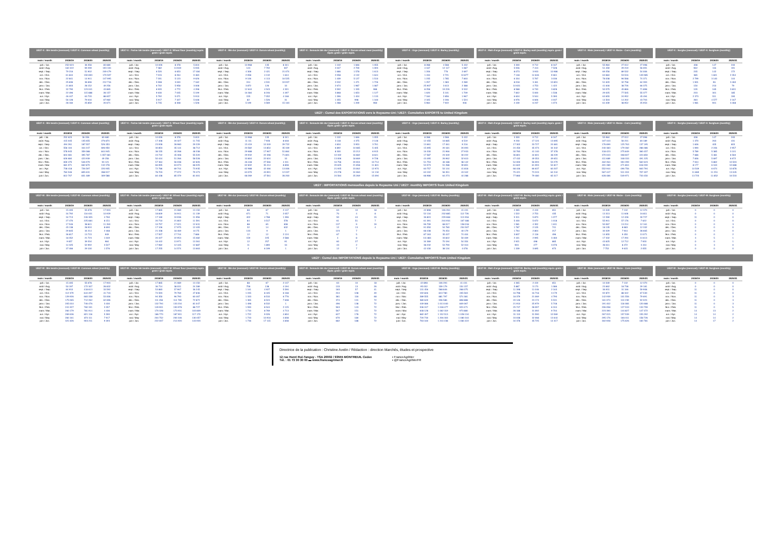UE27-X : Blé tendre (mensuel) / UE27-X: Common wheat (monthly)
| mois / month | 2018/19 | 2019/20 | 2020/21 |
| --- | --- | --- | --- |
| juill. / Jul. | 252 623 | 36 356 | 83 680 |
| août / Aug. | 162 422 | 99 299 | 193 194 |
| sept. / Sep. | 79 216 | 51 902 | 249 479 |
| oct. / Oct. | 61 844 | 150 690 | 170 597 |
| nov. / Nov. | 22 841 | 14 941 | 147 995 |
| déc. / Dec. | 25 836 | 36 696 | 212 716 |
| janv. / Jan. | 21 803 | 28 152 | 49 256 |
| févr. / Feb. | 32 790 | 123 041 | 43 865 |
| mars / Mar. | 22 496 | 115 888 | 28 157 |
| avr. / Apr. | 46 447 | 63 720 | 88 657 |
| mai / May | 56 128 | 79 034 | 67 982 |
| juin / Jun. | 28 160 | 25 859 | 20 671 |
UE27-X : Farine blé tendre (mensuel) / UE27-X: Wheat flour (monthly) équiv. grain / grain equiv.
| mois / month | 2018/19 | 2019/20 | 2020/21 |
| --- | --- | --- | --- |
| juill. / Jul. | 10 026 | 8 378 | 5 810 |
| août / Aug. | 7 382 | 13 949 | 5 935 |
| sept. / Sep. | 6 520 | 6 653 | 17 484 |
| oct. / Oct. | 7 015 | 8 264 | 9 483 |
| nov. / Nov. | 7 201 | 5 123 | 9 626 |
| déc. / Dec. | 5 598 | 3 040 | 7 182 |
| janv. / Jan. | 6 702 | 5 958 | 3 008 |
| févr. / Feb. | 6 920 | 4 772 | 4 298 |
| mars / Mar. | 9 630 | 7 035 | 5 199 |
| avr. / Apr. | 5 792 | 5 071 | 5 910 |
| mai / May | 5 917 | 7 327 | 5 638 |
| juin / Jun. | 5 735 | 8 308 | 1 528 |
UE27-X : Blé dur (mensuel) / UE27-X: Durum wheat (monthly)
| mois / month | 2018/19 | 2019/20 | 2020/21 |
| --- | --- | --- | --- |
| juill. / Jul. | 10 968 | 135 | 8 341 |
| août / Aug. | 143 | 7 792 | 307 |
| sept. / Sep. | 4 308 | 2 421 | 21 074 |
| oct. / Oct. | 2 058 | 4 132 | 1 644 |
| nov. / Nov. | 9 106 | 4 113 | 16 525 |
| déc. / Dec. | 244 | 4 531 | 19 937 |
| janv. / Jan. | 3 872 | 126 | 10 |
| févr. / Feb. | 12 644 | 4 543 | 4 301 |
| mars / Mar. | 16 384 | 8 246 | 4 497 |
| avr. / Apr. | 155 | 7 052 | 4 168 |
| mai / May | 82 | 1 526 | 31 |
| juin / Jun. | 5 199 | 3 569 | 15 163 |
UE27-X : Semoule blé dur (mensuel) / UE27-X: Durum wheat meal (monthly) équiv. grain / grain equiv.
| mois / month | 2018/19 | 2019/20 | 2020/21 |
| --- | --- | --- | --- |
| juill. / Jul. | 1 102 | 1 666 | 1 055 |
| août / Aug. | 2 047 | 2 709 | 1 093 |
| sept. / Sep. | 1 686 | 1 578 | 1 613 |
| oct. / Oct. | 2 058 | 4 132 | 1 644 |
| nov. / Nov. | 1 409 | 5 127 | 1 510 |
| déc. / Dec. | 2 032 | 1 471 | 1 726 |
| janv. / Jan. | 2 674 | 1 987 | 1 087 |
| févr. / Feb. | 3 592 | 1 335 | 986 |
| mars / Mar. | 3 868 | 1 653 | 1 127 |
| avr. / Apr. | 1 396 | 1 404 | 1 133 |
| mai / May | 1 355 | 998 | 1 160 |
| juin / Jun. | 1 288 | 1 209 | 960 |
UE27-X : Orge (mensuel) / UE27-X: Barley (monthly)
| mois / month | 2018/19 | 2019/20 | 2020/21 |
| --- | --- | --- | --- |
| juill. / Jul. | 8 288 | 4 568 | 5 432 |
| août / Aug. | 4 167 | 12 117 | 1 087 |
| sept. / Sep. | 1 206 | 776 | 2 697 |
| oct. / Oct. | 1 434 | 2 721 | 10 877 |
| nov. / Nov. | 1 235 | 1 785 | 7 840 |
| déc. / Dec. | 1 257 | 1 383 | 2 289 |
| janv. / Jan. | 25 907 | 3 613 | 2 388 |
| févr. / Feb. | 8 258 | 19 226 | 5 532 |
| mars / Mar. | 1 620 | 5 101 | 1 709 |
| avr. / Apr. | 7 184 | 2 856 | 1 967 |
| mai / May | 2 345 | 2 206 | 1 524 |
| juin / Jun. | 5 984 | 7 922 | 946 |
UE27-X : Malt d'orge (mensuel) / UE27-X: Barley malt (monthly) équiv. grain / grain equiv.
| mois / month | 2018/19 | 2019/20 | 2020/21 |
| --- | --- | --- | --- |
| juill. / Jul. | 3 300 | 9 712 | 8 167 |
| août / Aug. | 5 936 | 7 413 | 7 528 |
| sept. / Sep. | 8 073 | 3 933 | 10 986 |
| oct. / Oct. | 7 148 | 14 646 | 9 661 |
| nov. / Nov. | 6 334 | 5 767 | 3 036 |
| déc. / Dec. | 8 018 | 3 461 | 10 851 |
| janv. / Jan. | 10 631 | 4 753 | 1 422 |
| févr. / Feb. | 8 588 | 6 740 | 3 828 |
| mars / Mar. | 7 842 | 5 000 | 1 538 |
| avr. / Apr. | 6 604 | 5 544 | 5 390 |
| mai / May | 6 976 | 6 606 | 4 037 |
| juin / Jun. | 2 439 | 6 237 | 1 073 |
UE27-X : Maïs (mensuel) / UE27-X: Maize - Corn (monthly)
| mois / month | 2018/19 | 2019/20 | 2020/21 |
| --- | --- | --- | --- |
| juill. / Jul. | 55 984 | 27 012 | 27 098 |
| août / Aug. | 51 459 | 29 219 | 56 091 |
| sept. / Sep. | 69 256 | 89 532 | 54 006 |
| oct. / Oct. | 63 684 | 53 516 | 149 985 |
| nov. / Nov. | 78 038 | 96 568 | 74 371 |
| déc. / Dec. | 51 620 | 32 758 | 64 393 |
| janv. / Jan. | 41 646 | 38 726 | 66 375 |
| févr. / Feb. | 50 575 | 45 866 | 71 898 |
| mars / Mar. | 29 025 | 77 505 | 55 377 |
| avr. / Apr. | 63 655 | 24 952 | 45 494 |
| mai / May | 14 503 | 14 202 | 43 703 |
| juin / Jun. | 61 039 | 38 952 | 25 953 |
UE27-X : Sorgho (mensuel) / UE27-X: Sorghum (monthly)
| mois / month | 2018/19 | 2019/20 | 2020/21 |
| --- | --- | --- | --- |
| juill. / Jul. | 408 | 147 | 240 |
| août / Aug. | 962 | 116 | 191 |
| sept. / Sep. | 235 | 142 | 172 |
| oct. / Oct. | 385 | 1 841 | 2 354 |
| nov. / Nov. | 2 799 | 3 140 | 144 |
| déc. / Dec. | 1 901 | 96 | 3 460 |
| janv. / Jan. | 150 | 210 | 79 |
| févr. / Feb. | 105 | 165 | 3 831 |
| mars / Mar. | 233 | 301 | 185 |
| avr. / Apr. | 2 373 | 511 | 190 |
| mai / May | 283 | 4 577 | 2 167 |
| juin / Jun. | 1 981 | 901 | 3 468 |
UE27 : Cumul des EXPORTATIONS vers le Royaume-Uni / UE27: Cumulative EXPORTS to United Kingdom
UE27-X : Blé tendre (mensuel) / UE27-X: Common wheat (monthly)
| mois / month | 2018/19 | 2019/20 | 2020/21 |
| --- | --- | --- | --- |
| juill. / Jul. | 252 623 | 36 356 | 83 680 |
| août / Aug. | 415 045 | 135 655 | 276 874 |
| sept. / Sep. | 494 261 | 187 557 | 526 353 |
| oct. / Oct. | 556 104 | 344 247 | 696 950 |
| nov. / Nov. | 578 945 | 359 088 | 844 945 |
| déc. / Dec. | 604 081 | 395 787 | 1 057 661 |
| janv. / Jan. | 626 684 | 423 939 | 49 256 |
| févr. / Feb. | 659 475 | 546 979 | 93 121 |
| mars / Mar. | 681 971 | 662 870 | 132 278 |
| avr. / Apr. | 728 418 | 726 597 | 220 935 |
| mai / May | 784 546 | 805 631 | 288 917 |
| juin / Jun. | 812 707 | 831 489 | 309 588 |
UE27-X : Farine blé tendre (mensuel) / UE27-X: Wheat flour (monthly) équiv. grain / grain equiv.
| mois / month | 2018/19 | 2019/20 | 2020/21 |
| --- | --- | --- | --- |
| juill. / Jul. | 10 026 | 8 378 | 5 810 |
| août / Aug. | 17 408 | 20 327 | 11 745 |
| sept. / Sep. | 23 928 | 28 980 | 29 229 |
| oct. / Oct. | 30 853 | 35 144 | 38 712 |
| nov. / Nov. | 38 155 | 40 268 | 48 338 |
| déc. / Dec. | 43 742 | 45 308 | 55 520 |
| janv. / Jan. | 50 444 | 51 266 | 58 528 |
| févr. / Feb. | 57 364 | 56 038 | 62 826 |
| mars / Mar. | 66 995 | 63 073 | 68 025 |
| avr. / Apr. | 72 786 | 69 744 | 73 935 |
| mai / May | 78 703 | 77 072 | 79 473 |
| juin / Jun. | 84 438 | 85 379 | 81 001 |
UE27-X : Blé dur (mensuel) / UE27-X: Durum wheat (monthly)
| mois / month | 2018/19 | 2019/20 | 2020/21 |
| --- | --- | --- | --- |
| juill. / Jul. | 10 968 | 135 | 8 341 |
| août / Aug. | 11 111 | 7 928 | 8 648 |
| sept. / Sep. | 15 419 | 10 349 | 29 722 |
| oct. / Oct. | 20 582 | 13 854 | 35 339 |
| nov. / Nov. | 29 688 | 17 967 | 51 864 |
| déc. / Dec. | 29 932 | 22 498 | 71 801 |
| janv. / Jan. | 33 804 | 22 624 | 10 |
| févr. / Feb. | 46 448 | 27 566 | 4 311 |
| mars / Mar. | 62 832 | 35 414 | 8 808 |
| avr. / Apr. | 62 988 | 42 466 | 13 006 |
| mai / May | 63 070 | 43 991 | 12 037 |
| juin / Jun. | 68 269 | 47 561 | 28 200 |
UE27-X : Semoule blé dur (mensuel) / UE27-X: Durum wheat meal (monthly) équiv. grain / grain equiv.
| mois / month | 2018/19 | 2019/20 | 2020/21 |
| --- | --- | --- | --- |
| juill. / Jul. | 1 102 | 1 666 | 1 055 |
| août / Aug. | 3 148 | 4 375 | 2 148 |
| sept. / Sep. | 4 834 | 5 953 | 3 761 |
| oct. / Oct. | 6 892 | 10 085 | 5 405 |
| nov. / Nov. | 8 300 | 15 212 | 6 915 |
| déc. / Dec. | 10 332 | 16 682 | 8 641 |
| janv. / Jan. | 13 006 | 18 669 | 9 728 |
| févr. / Feb. | 16 756 | 20 004 | 10 714 |
| mars / Mar. | 20 625 | 21 658 | 11 841 |
| avr. / Apr. | 21 925 | 23 062 | 12 974 |
| mai / May | 23 278 | 24 060 | 14 134 |
| juin / Jun. | 24 564 | 25 269 | 15 094 |
UE27-X : Orge (mensuel) / UE27-X: Barley (monthly)
| mois / month | 2018/19 | 2019/20 | 2020/21 |
| --- | --- | --- | --- |
| juill. / Jul. | 8 288 | 4 568 | 5 432 |
| août / Aug. | 12 455 | 16 685 | 6 519 |
| sept. / Sep. | 13 661 | 17 461 | 9 216 |
| oct. / Oct. | 15 095 | 20 181 | 20 093 |
| nov. / Nov. | 16 330 | 21 966 | 27 933 |
| déc. / Dec. | 17 587 | 23 349 | 30 222 |
| janv. / Jan. | 43 495 | 26 962 | 32 610 |
| févr. / Feb. | 51 753 | 46 188 | 38 142 |
| mars / Mar. | 53 573 | 51 288 | 39 851 |
| avr. / Apr. | 60 757 | 54 144 | 41 818 |
| mai / May | 63 102 | 56 351 | 43 342 |
| juin / Jun. | 68 986 | 64 273 | 44 288 |
UE27-X : Malt d'orge (mensuel) / UE27-X: Barley malt (monthly) équiv. grain / grain equiv.
| mois / month | 2018/19 | 2019/20 | 2020/21 |
| --- | --- | --- | --- |
| juill. / Jul. | 3 300 | 9 712 | 8 167 |
| août / Aug. | 9 230 | 17 124 | 13 695 |
| sept. / Sep. | 17 302 | 20 727 | 24 681 |
| oct. / Oct. | 24 450 | 35 373 | 34 342 |
| nov. / Nov. | 30 783 | 41 140 | 37 378 |
| déc. / Dec. | 36 801 | 44 601 | 48 229 |
| janv. / Jan. | 47 432 | 49 353 | 49 651 |
| févr. / Feb. | 54 000 | 56 093 | 53 279 |
| mars / Mar. | 61 842 | 61 093 | 54 817 |
| avr. / Apr. | 68 446 | 66 637 | 60 207 |
| mai / May | 75 421 | 73 243 | 64 244 |
| juin / Jun. | 77 860 | 79 480 | 65 317 |
UE27-X : Maïs (mensuel) / UE27-X: Maize - Corn (monthly)
| mois / month | 2018/19 | 2019/20 | 2020/21 |
| --- | --- | --- | --- |
| juill. / Jul. | 55 984 | 27 012 | 27 098 |
| août / Aug. | 107 443 | 56 231 | 83 189 |
| sept. / Sep. | 176 699 | 125 763 | 137 195 |
| oct. / Oct. | 240 383 | 179 282 | 286 086 |
| nov. / Nov. | 318 423 | 275 849 | 360 457 |
| déc. / Dec. | 370 043 | 308 607 | 424 850 |
| janv. / Jan. | 411 689 | 348 333 | 491 225 |
| févr. / Feb. | 462 264 | 394 299 | 562 623 |
| mars / Mar. | 491 289 | 471 804 | 618 200 |
| avr. / Apr. | 552 944 | 496 756 | 663 794 |
| mai / May | 567 447 | 511 019 | 707 497 |
| juin / Jun. | 628 486 | 549 971 | 733 450 |
UE27-X : Sorgho (mensuel) / UE27-X: Sorghum (monthly)
| mois / month | 2018/19 | 2019/20 | 2020/21 |
| --- | --- | --- | --- |
| juill. / Jul. | 408 | 147 | 240 |
| août / Aug. | 1 370 | 263 | 431 |
| sept. / Sep. | 1 606 | 405 | 603 |
| oct. / Oct. | 1 990 | 2 246 | 2 957 |
| nov. / Nov. | 5 789 | 5 385 | 3 101 |
| déc. / Dec. | 7 686 | 5 481 | 6 560 |
| janv. / Jan. | 7 836 | 5 697 | 6 672 |
| févr. / Feb. | 7 944 | 5 862 | 10 503 |
| mars / Mar. | 8 177 | 6 163 | 10 688 |
| avr. / Apr. | 10 549 | 6 674 | 10 878 |
| mai / May | 11 869 | 11 251 | 13 045 |
| juin / Jun. | 13 723 | 11 852 | 16 533 |
UE27 : IMPORTATIONS mensuelles depuis le Royaume Uni / UE27: monthly IMPORTS from United Kingdom
UE27-M : Blé tendre (mensuel) / UE27-M: Common wheat (monthly)
| mois / month | 2018/19 | 2019/20 | 2020/21 |
| --- | --- | --- | --- |
| juill. / Jul. | 15 405 | 55 678 | 17 903 |
| août / Aug. | 34 792 | 116 631 | 10 929 |
| sept. / Sep. | 34 713 | 246 305 | 4 760 |
| oct. / Oct. | 27 470 | 225 684 | 8 151 |
| nov. / Nov. | 17 546 | 38 841 | 11 263 |
| déc. / Dec. | 45 138 | 28 924 | 8 690 |
| janv. / Jan. | 29 845 | 34 214 | 2 468 |
| févr. / Feb. | 36 817 | 13 715 | 949 |
| mars / Mar. | 18 352 | 21 723 | 1 049 |
| avr. / Apr. | 9 657 | 39 204 | 984 |
| mai / May | 14 325 | 52 992 | 3 527 |
| juin / Jun. | 37 466 | 29 100 | 1 576 |
UE27-M : Farine blé tendre (mensuel) / UE27-M: Wheat flour (monthly) équiv. grain / grain equiv.
| mois / month | 2018/19 | 2019/20 | 2020/21 |
| --- | --- | --- | --- |
| juill. / Jul. | 17 865 | 21 089 | 13 150 |
| août / Aug. | 18 849 | 16 941 | 11 139 |
| sept. / Sep. | 17 169 | 19 936 | 11 956 |
| oct. / Oct. | 20 710 | 21 802 | 11 591 |
| nov. / Nov. | 19 757 | 17 021 | 12 631 |
| déc. / Dec. | 17 106 | 17 975 | 12 405 |
| janv. / Jan. | 21 338 | 18 469 | 8 175 |
| févr. / Feb. | 17 507 | 17 744 | 7 686 |
| mars / Mar. | 20 427 | 22 953 | 15 082 |
| avr. / Apr. | 16 442 | 13 971 | 13 361 |
| mai / May | 17 982 | 12 445 | 12 887 |
| juin / Jun. | 17 255 | 14 574 | 13 663 |
UE27-M : Blé dur (mensuel) / UE27-M: Durum wheat (monthly)
| mois / month | 2018/19 | 2019/20 | 2020/21 |
| --- | --- | --- | --- |
| juill. / Jul. | 88 | 67 | 2 137 |
| août / Aug. | 671 | 71 | 2 057 |
| sept. / Sep. | 402 | 4 788 | 1 396 |
| oct. / Oct. | 84 | 3 517 | 578 |
| nov. / Nov. | 88 | 65 | 608 |
| déc. / Dec. | 32 | 14 | 632 |
| janv. / Jan. | 133 | 9 | 1 |
| févr. / Feb. | 12 | 12 | 2 124 |
| mars / Mar. | 159 | 225 | 2 588 |
| avr. / Apr. | 12 | 257 | 91 |
| mai / May | 11 | 1 890 | 34 |
| juin / Jun. | 4 | 6 199 | 1 |
UE27-M : Semoule blé dur (mensuel) / UE27-M: Durum wheat meal (monthly) équiv. grain / grain equiv.
| mois / month | 2018/19 | 2019/20 | 2020/21 |
| --- | --- | --- | --- |
| juill. / Jul. | 63 | 10 | 18 |
| août / Aug. | 70 | 4 | 8 |
| sept. / Sep. | 50 | 44 | 15 |
| oct. / Oct. | 61 | 51 | 7 |
| nov. / Nov. | 137 | 9 | 19 |
| déc. / Dec. | 12 | 13 | 4 |
| janv. / Jan. | 123 | 7 | |
| févr. / Feb. | 67 | 5 | |
| mars / Mar. | 4 | 8 | |
| avr. / Apr. | 60 | 27 | |
| mai / May | 43 | 2 | |
| juin / Jun. | 12 | 7 | |
UE27-M : Orge (mensuel) / UE27-M: Barley (monthly)
| mois / month | 2018/19 | 2019/20 | 2020/21 |
| --- | --- | --- | --- |
| juill. / Jul. | 42 898 | 106 294 | 41 431 |
| août / Aug. | 52 134 | 232 885 | 112 726 |
| sept. / Sep. | 36 824 | 229 668 | 113 918 |
| oct. / Oct. | 61 391 | 244 934 | 167 488 |
| nov. / Nov. | 96 709 | 68 017 | 138 018 |
| déc. / Dec. | 91 050 | 54 780 | 234 507 |
| janv. / Jan. | 68 438 | 76 454 | 40 179 |
| févr. / Feb. | 87 163 | 35 437 | 74 404 |
| mars / Mar. | 111 881 | 33 842 | 50 409 |
| avr. / Apr. | 34 369 | 70 194 | 54 354 |
| mai / May | 38 232 | 53 790 | 52 310 |
| juin / Jun. | 42 430 | 38 134 | 4 078 |
UE27-M : Malt d'orge (mensuel) / UE27-M: Barley malt (monthly) équiv. grain / grain equiv.
| mois / month | 2018/19 | 2019/20 | 2020/21 |
| --- | --- | --- | --- |
| juill. / Jul. | 4 365 | 2 419 | 651 |
| août / Aug. | 1 522 | 2 753 | 435 |
| sept. / Sep. | 5 511 | 5 873 | 1 077 |
| oct. / Oct. | 5 400 | 5 672 | 1 018 |
| nov. / Nov. | 1 581 | 4 352 | 1 611 |
| déc. / Dec. | 1 787 | 2 105 | 741 |
| janv. / Jan. | 1 764 | 2 804 | 217 |
| févr. / Feb. | 3 837 | 2 118 | 496 |
| mars / Mar. | 2 441 | 2 995 | 3 460 |
| avr. / Apr. | 2 921 | 498 | 865 |
| mai / May | 903 | 477 | 3 076 |
| juin / Jun. | 1 339 | 3 695 | 673 |
UE27-M : Maïs (mensuel) / UE27-M: Maize - Corn (monthly)
| mois / month | 2018/19 | 2019/20 | 2020/21 |
| --- | --- | --- | --- |
| juill. / Jul. | 10 349 | 7 132 | 12 370 |
| août / Aug. | 13 313 | 11 606 | 16 811 |
| sept. / Sep. | 12 269 | 12 428 | 30 727 |
| oct. / Oct. | 55 941 | 57 176 | 7 622 |
| nov. / Nov. | 50 067 | 13 214 | 12 161 |
| déc. / Dec. | 18 135 | 8 683 | 12 332 |
| janv. / Jan. | 30 329 | 7 944 | 28 665 |
| févr. / Feb. | 14 655 | 9 450 | 13 071 |
| mars / Mar. | 17 332 | 17 294 | 13 613 |
| avr. / Apr. | 43 625 | 12 712 | 7 920 |
| mai / May | 28 611 | 8 472 | 3 434 |
| juin / Jun. | 7 752 | 9 615 | 2 055 |
UE27-M : Sorgho (mensuel) / UE27-M: Sorghum (monthly)
| mois / month | 2018/19 | 2019/20 | 2020/21 |
| --- | --- | --- | --- |
| juill. / Jul. | 0 | 0 | 0 |
| août / Aug. | 0 | 0 | 0 |
| sept. / Sep. | 11 | 0 | 0 |
| oct. / Oct. | 0 | 0 | 0 |
| nov. / Nov. | 0 | 0 | 3 |
| déc. / Dec. | 0 | 0 | 0 |
| janv. / Jan. | 0 | 0 | 0 |
| févr. / Feb. | 0 | 0 | 2 |
| mars / Mar. | 3 | 5 | 1 |
| avr. / Apr. | 0 | 0 | 1 |
| mai / May | 0 | 3 | 0 |
| juin / Jun. | 0 | 0 | 0 |
UE27 : Cumul des IMPORTATIONS depuis le Royaume-Uni / UE27: Cumulative IMPORTS from United Kingdom
UE27-M : Blé tendre (mensuel) / UE27-M: Common wheat (monthly)
| mois / month | 2018/19 | 2019/20 | 2020/21 |
| --- | --- | --- | --- |
| juill. / Jul. | 15 405 | 55 678 | 17 903 |
| août / Aug. | 50 197 | 172 307 | 28 832 |
| sept. / Sep. | 84 910 | 418 613 | 33 592 |
| oct. / Oct. | 112 379 | 644 497 | 41 743 |
| nov. / Nov. | 129 926 | 683 338 | 53 006 |
| déc. / Dec. | 175 065 | 712 262 | 62 696 |
| janv. / Jan. | 205 010 | 746 476 | 3 400 |
| févr. / Feb. | 241 927 | 760 191 | 3 357 |
| mars / Mar. | 260 179 | 781 914 | 4 406 |
| avr. / Apr. | 269 636 | 821 118 | 5 390 |
| mai / May | 284 161 | 874 111 | 7 917 |
| juin / Jun. | 321 626 | 903 211 | 9 493 |
UE27-M : Farine blé tendre (mensuel) / UE27-M: Wheat flour (monthly) équiv. grain / grain equiv.
| mois / month | 2018/19 | 2019/20 | 2020/21 |
| --- | --- | --- | --- |
| juill. / Jul. | 17 865 | 21 089 | 13 150 |
| août / Aug. | 36 714 | 38 031 | 24 289 |
| sept. / Sep. | 53 883 | 57 967 | 36 245 |
| oct. / Oct. | 74 593 | 79 769 | 47 836 |
| nov. / Nov. | 94 350 | 96 790 | 60 467 |
| déc. / Dec. | 111 456 | 114 765 | 72 872 |
| janv. / Jan. | 132 794 | 133 234 | 81 047 |
| févr. / Feb. | 149 901 | 150 978 | 88 727 |
| mars / Mar. | 170 328 | 173 931 | 103 809 |
| avr. / Apr. | 186 770 | 187 901 | 117 170 |
| mai / May | 204 752 | 200 346 | 130 057 |
| juin / Jun. | 222 007 | 214 920 | 143 920 |
UE27-M : Blé dur (mensuel) / UE27-M: Durum wheat (monthly)
| mois / month | 2018/19 | 2019/20 | 2020/21 |
| --- | --- | --- | --- |
| juill. / Jul. | 88 | 67 | 2 137 |
| août / Aug. | 758 | 138 | 4 194 |
| sept. / Sep. | 1 161 | 4 927 | 5 590 |
| oct. / Oct. | 1 245 | 8 445 | 6 168 |
| nov. / Nov. | 1 333 | 8 510 | 6 776 |
| déc. / Dec. | 1 365 | 8 524 | 7 608 |
| janv. / Jan. | 1 498 | 8 532 | 1 |
| févr. / Feb. | 1 550 | 8 544 | 2 125 |
| mars / Mar. | 1 710 | 8 769 | 4 713 |
| avr. / Apr. | 1 722 | 9 026 | 4 804 |
| mai / May | 1 733 | 10 916 | 4 838 |
| juin / Jun. | 1 736 | 17 115 | 4 838 |
UE27-M : Semoule blé dur (mensuel) / UE27-M: Durum wheat meal (monthly) équiv. grain / grain equiv.
| mois / month | 2018/19 | 2019/20 | 2020/21 |
| --- | --- | --- | --- |
| juill. / Jul. | 63 | 10 | 18 |
| août / Aug. | 133 | 13 | 26 |
| sept. / Sep. | 183 | 57 | 41 |
| oct. / Oct. | 244 | 108 | 49 |
| nov. / Nov. | 381 | 118 | 68 |
| déc. / Dec. | 374 | 131 | 72 |
| janv. / Jan. | 496 | 138 | 72 |
| févr. / Feb. | 563 | 143 | 72 |
| mars / Mar. | 567 | 151 | 72 |
| avr. / Apr. | 627 | 178 | 72 |
| mai / May | 670 | 180 | 72 |
| juin / Jun. | 682 | 188 | 72 |
UE27-M : Orge (mensuel) / UE27-M: Barley (monthly)
| mois / month | 2018/19 | 2019/20 | 2020/21 |
| --- | --- | --- | --- |
| juill. / Jul. | 42 898 | 106 294 | 41 431 |
| août / Aug. | 95 032 | 339 179 | 154 157 |
| sept. / Sep. | 131 456 | 568 846 | 268 075 |
| oct. / Oct. | 192 846 | 813 780 | 435 563 |
| nov. / Nov. | 289 555 | 881 797 | 574 381 |
| déc. / Dec. | 380 649 | 936 586 | 808 888 |
| janv. / Jan. | 449 086 | 1 013 040 | 849 067 |
| févr. / Feb. | 536 247 | 1 048 477 | 923 471 |
| mars / Mar. | 648 128 | 1 082 319 | 973 880 |
| avr. / Apr. | 682 497 | 1 152 513 | 1 028 134 |
| mai / May | 720 730 | 1 206 303 | 1 080 344 |
| juin / Jun. | 763 160 | 1 244 438 | 1 084 422 |
UE27-M : Malt d'orge (mensuel) / UE27-M: Barley malt (monthly) équiv. grain / grain equiv.
| mois / month | 2018/19 | 2019/20 | 2020/21 |
| --- | --- | --- | --- |
| juill. / Jul. | 4 365 | 2 419 | 651 |
| août / Aug. | 5 887 | 5 173 | 1 086 |
| sept. / Sep. | 11 398 | 11 046 | 2 163 |
| oct. / Oct. | 16 798 | 16 718 | 3 179 |
| nov. / Nov. | 18 379 | 21 069 | 4 790 |
| déc. / Dec. | 20 146 | 23 174 | 5 531 |
| janv. / Jan. | 21 910 | 25 979 | 5 748 |
| févr. / Feb. | 25 747 | 28 097 | 6 244 |
| mars / Mar. | 28 188 | 31 092 | 9 704 |
| avr. / Apr. | 31 110 | 31 590 | 10 569 |
| mai / May | 33 038 | 32 068 | 13 644 |
| juin / Jun. | 34 378 | 35 725 | 14 317 |
UE27-M : Maïs (mensuel) / UE27-M: Maize - Corn (monthly)
| mois / month | 2018/19 | 2019/20 | 2020/21 |
| --- | --- | --- | --- |
| juill. / Jul. | 10 349 | 7 132 | 12 370 |
| août / Aug. | 23 662 | 18 738 | 29 181 |
| sept. / Sep. | 36 931 | 31 166 | 59 908 |
| oct. / Oct. | 92 872 | 88 342 | 67 530 |
| nov. / Nov. | 142 939 | 101 556 | 79 691 |
| déc. / Dec. | 161 074 | 110 239 | 92 023 |
| janv. / Jan. | 191 402 | 118 083 | 120 688 |
| févr. / Feb. | 206 058 | 127 533 | 133 759 |
| mars / Mar. | 223 390 | 144 827 | 147 372 |
| avr. / Apr. | 267 015 | 157 539 | 155 292 |
| mai / May | 295 176 | 166 011 | 158 726 |
| juin / Jun. | 302 928 | 175 626 | 160 781 |
UE27-M : Sorgho (mensuel) / UE27-M: Sorghum (monthly)
| mois / month | 2018/19 | 2019/20 | 2020/21 |
| --- | --- | --- | --- |
| juill. / Jul. | 0 | 0 | 0 |
| août / Aug. | 0 | 0 | 0 |
| sept. / Sep. | 11 | 0 | 0 |
| oct. / Oct. | 11 | 0 | 0 |
| nov. / Nov. | 11 | 0 | 3 |
| déc. / Dec. | 11 | 0 | 3 |
| janv. / Jan. | 11 | 0 | 3 |
| févr. / Feb. | 11 | 0 | 5 |
| mars / Mar. | 14 | 13 | 2 |
| avr. / Apr. | 14 | 14 | 2 |
| mai / May | 14 | 14 | 2 |
| juin / Jun. | 14 | 17 | 2 |
Directrice de la publication : Christine Avelin / Rédaction : direction Marchés, études et prospective
12 rue Henri Rol-Tanguy - TSA 20002 / 93555 MONTREUIL Cedex
Tél. : 01 73 30 30 00 ▬ www.franceagrimer.fr
▪ FranceAgriMer
▪ @FranceAgriMerFR